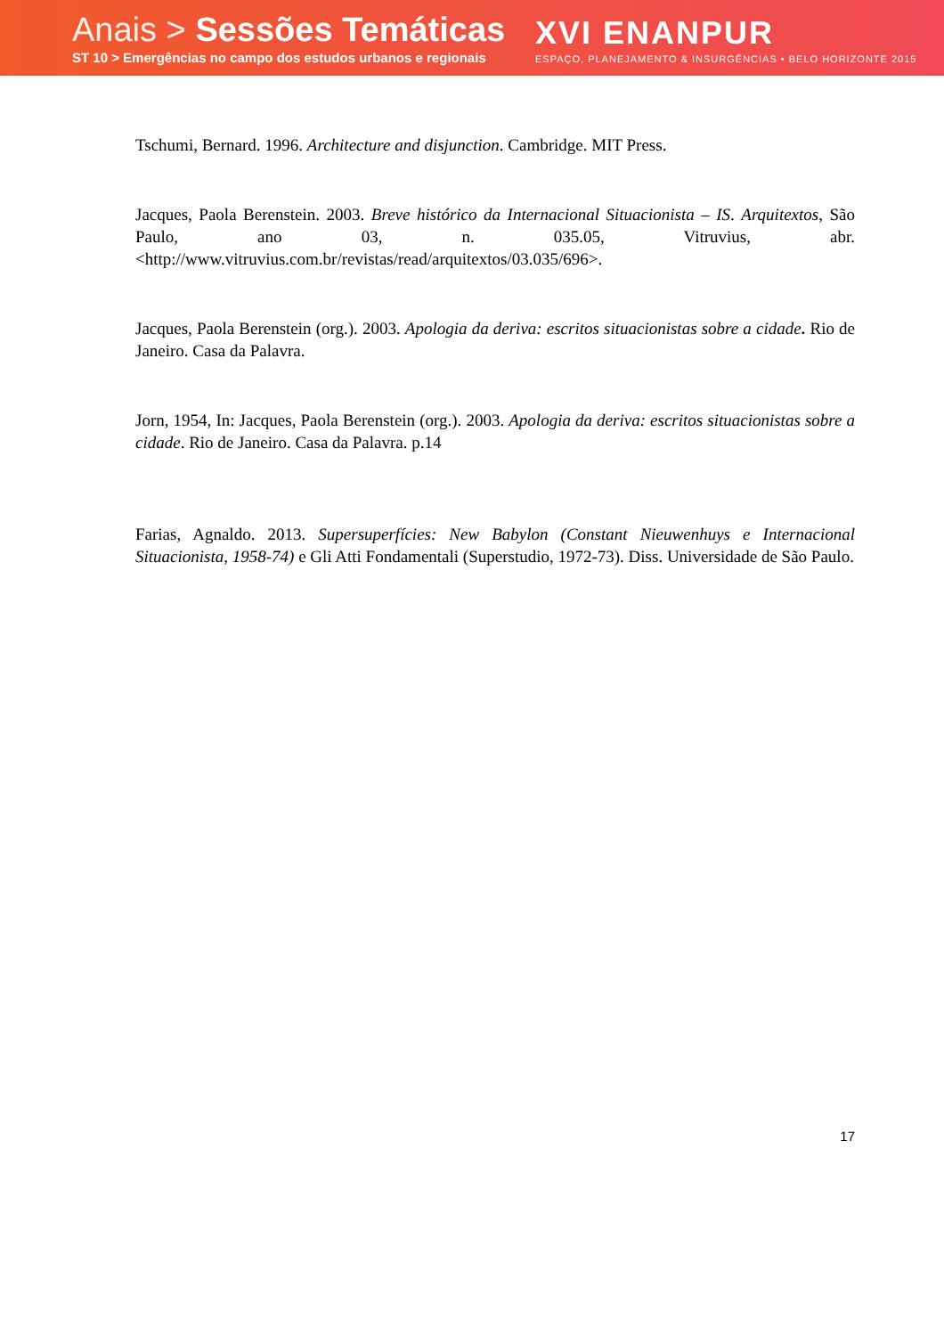Anais > Sessões Temáticas
ST 10 > Emergências no campo dos estudos urbanos e regionais
XVI ENANPUR
ESPAÇO, PLANEJAMENTO & INSURGÊNCIAS • BELO HORIZONTE 2015
Tschumi, Bernard. 1996. Architecture and disjunction. Cambridge. MIT Press.
Jacques, Paola Berenstein. 2003. Breve histórico da Internacional Situacionista – IS. Arquitextos, São Paulo, ano 03, n. 035.05, Vitruvius, abr. <http://www.vitruvius.com.br/revistas/read/arquitextos/03.035/696>.
Jacques, Paola Berenstein (org.). 2003. Apologia da deriva: escritos situacionistas sobre a cidade. Rio de Janeiro. Casa da Palavra.
Jorn, 1954, In: Jacques, Paola Berenstein (org.). 2003. Apologia da deriva: escritos situacionistas sobre a cidade. Rio de Janeiro. Casa da Palavra. p.14
Farias, Agnaldo. 2013. Supersuperfícies: New Babylon (Constant Nieuwenhuys e Internacional Situacionista, 1958-74) e Gli Atti Fondamentali (Superstudio, 1972-73). Diss. Universidade de São Paulo.
17